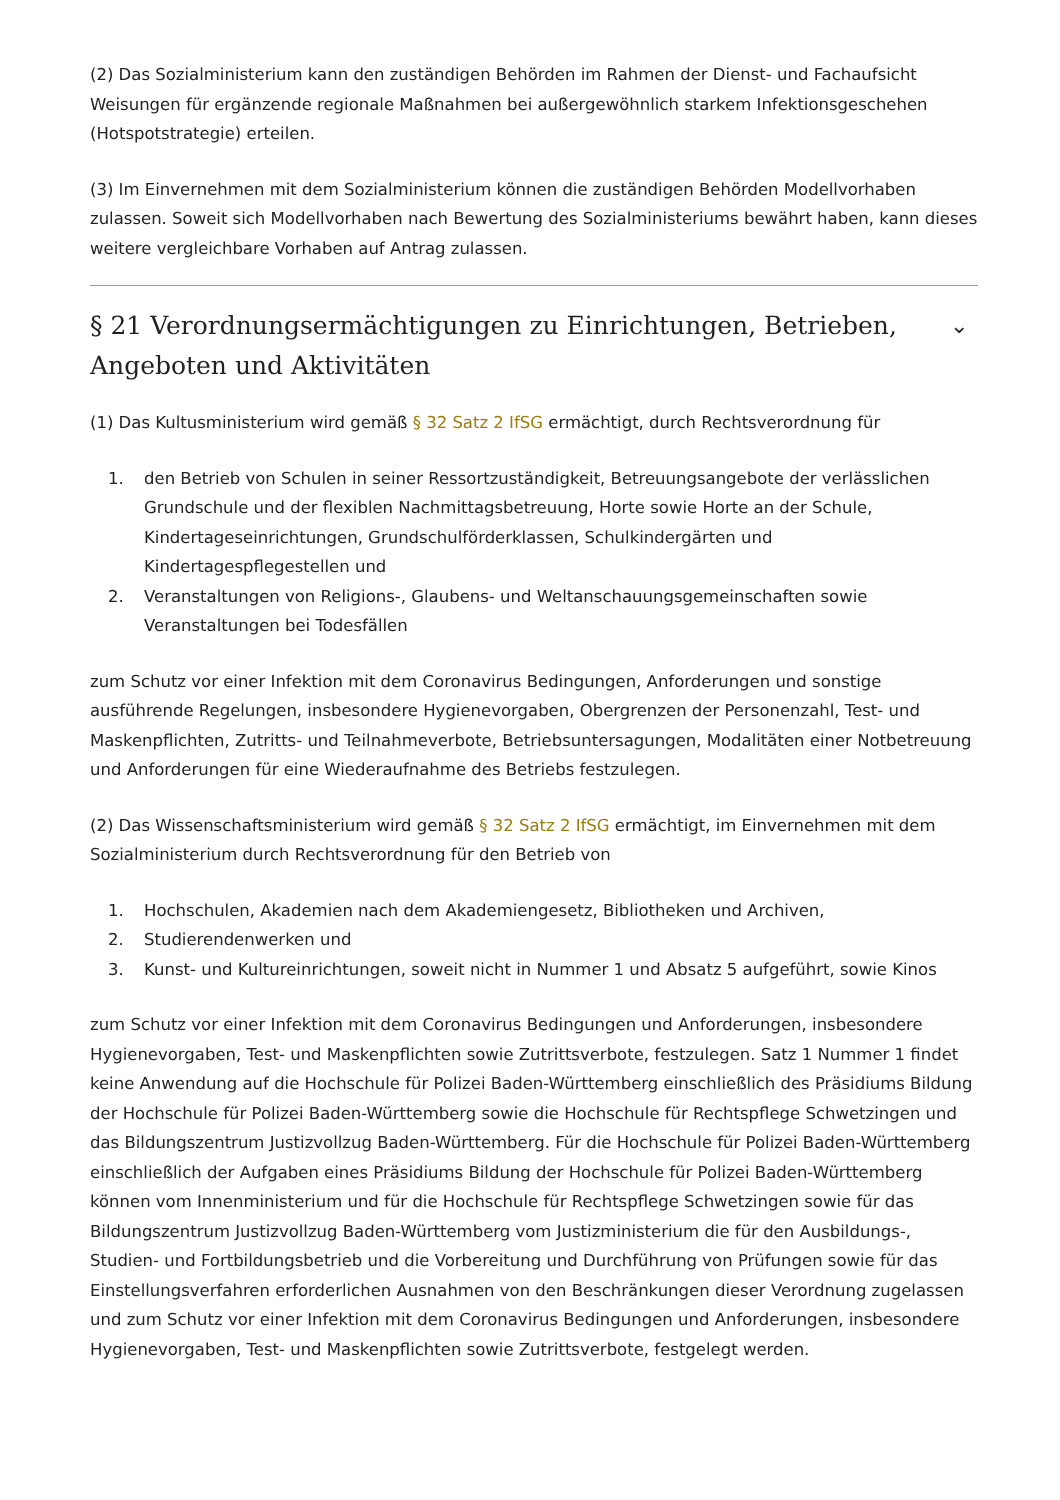(2) Das Sozialministerium kann den zuständigen Behörden im Rahmen der Dienst- und Fachaufsicht Weisungen für ergänzende regionale Maßnahmen bei außergewöhnlich starkem Infektionsgeschehen (Hotspotstrategie) erteilen.
(3) Im Einvernehmen mit dem Sozialministerium können die zuständigen Behörden Modellvorhaben zulassen. Soweit sich Modellvorhaben nach Bewertung des Sozialministeriums bewährt haben, kann dieses weitere vergleichbare Vorhaben auf Antrag zulassen.
§ 21 Verordnungsermächtigungen zu Einrichtungen, Betrieben, Angeboten und Aktivitäten ⌄
(1) Das Kultusministerium wird gemäß § 32 Satz 2 IfSG ermächtigt, durch Rechtsverordnung für
1. den Betrieb von Schulen in seiner Ressortzuständigkeit, Betreuungsangebote der verlässlichen Grundschule und der flexiblen Nachmittagsbetreuung, Horte sowie Horte an der Schule, Kindertageseinrichtungen, Grundschulförderklassen, Schulkindergärten und Kindertagespflegestellen und
2. Veranstaltungen von Religions-, Glaubens- und Weltanschauungsgemeinschaften sowie Veranstaltungen bei Todesfällen
zum Schutz vor einer Infektion mit dem Coronavirus Bedingungen, Anforderungen und sonstige ausführende Regelungen, insbesondere Hygienevorgaben, Obergrenzen der Personenzahl, Test- und Maskenpflichten, Zutritts- und Teilnahmeverbote, Betriebsuntersagungen, Modalitäten einer Notbetreuung und Anforderungen für eine Wiederaufnahme des Betriebs festzulegen.
(2) Das Wissenschaftsministerium wird gemäß § 32 Satz 2 IfSG ermächtigt, im Einvernehmen mit dem Sozialministerium durch Rechtsverordnung für den Betrieb von
1. Hochschulen, Akademien nach dem Akademiengesetz, Bibliotheken und Archiven,
2. Studierendenwerken und
3. Kunst- und Kultureinrichtungen, soweit nicht in Nummer 1 und Absatz 5 aufgeführt, sowie Kinos
zum Schutz vor einer Infektion mit dem Coronavirus Bedingungen und Anforderungen, insbesondere Hygienevorgaben, Test- und Maskenpflichten sowie Zutrittsverbote, festzulegen. Satz 1 Nummer 1 findet keine Anwendung auf die Hochschule für Polizei Baden-Württemberg einschließlich des Präsidiums Bildung der Hochschule für Polizei Baden-Württemberg sowie die Hochschule für Rechtspflege Schwetzingen und das Bildungszentrum Justizvollzug Baden-Württemberg. Für die Hochschule für Polizei Baden-Württemberg einschließlich der Aufgaben eines Präsidiums Bildung der Hochschule für Polizei Baden-Württemberg können vom Innenministerium und für die Hochschule für Rechtspflege Schwetzingen sowie für das Bildungszentrum Justizvollzug Baden-Württemberg vom Justizministerium die für den Ausbildungs-, Studien- und Fortbildungsbetrieb und die Vorbereitung und Durchführung von Prüfungen sowie für das Einstellungsverfahren erforderlichen Ausnahmen von den Beschränkungen dieser Verordnung zugelassen und zum Schutz vor einer Infektion mit dem Coronavirus Bedingungen und Anforderungen, insbesondere Hygienevorgaben, Test- und Maskenpflichten sowie Zutrittsverbote, festgelegt werden.